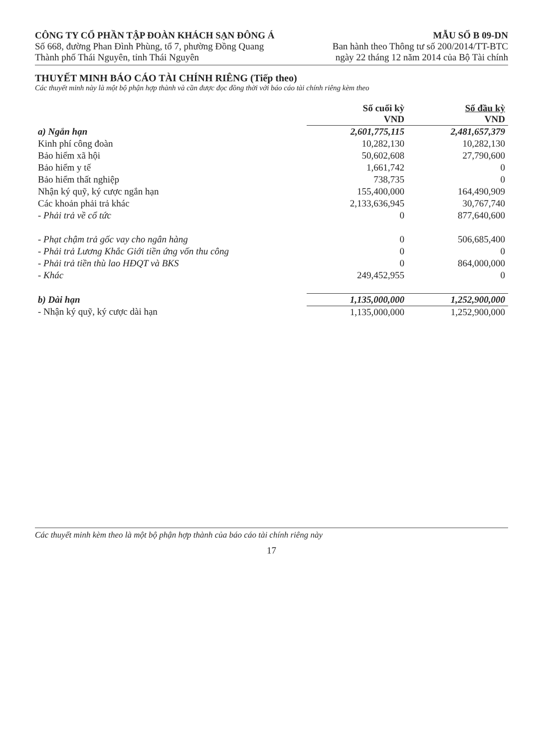CÔNG TY CỔ PHẦN TẬP ĐOÀN KHÁCH SẠN ĐÔNG Á
Số 668, đường Phan Đình Phùng, tổ 7, phường Đồng Quang
Thành phố Thái Nguyên, tỉnh Thái Nguyên
MẪU SỐ B 09-DN
Ban hành theo Thông tư số 200/2014/TT-BTC
ngày 22 tháng 12 năm 2014 của Bộ Tài chính
THUYẾT MINH BÁO CÁO TÀI CHÍNH RIÊNG (Tiếp theo)
Các thuyết minh này là một bộ phận hợp thành và cần được đọc đồng thời với báo cáo tài chính riêng kèm theo
| | Số cuối kỳ VND | Số đầu kỳ VND |
| --- | --- | --- |
| a) Ngắn hạn | 2,601,775,115 | 2,481,657,379 |
| Kinh phí công đoàn | 10,282,130 | 10,282,130 |
| Bảo hiểm xã hội | 50,602,608 | 27,790,600 |
| Bảo hiểm y tế | 1,661,742 | 0 |
| Bảo hiểm thất nghiệp | 738,735 | 0 |
| Nhận ký quỹ, ký cược ngắn hạn | 155,400,000 | 164,490,909 |
| Các khoản phải trả khác | 2,133,636,945 | 30,767,740 |
| - Phải trả về cổ tức | 0 | 877,640,600 |
| - Phạt chậm trả gốc vay cho ngân hàng | 0 | 506,685,400 |
| - Phải trả Lương Khắc Giới tiền ứng vốn thu công | 0 | 0 |
| - Phải trả tiền thù lao HĐQT và BKS | 0 | 864,000,000 |
| - Khác | 249,452,955 | 0 |
| b) Dài hạn | 1,135,000,000 | 1,252,900,000 |
| - Nhận ký quỹ, ký cược dài hạn | 1,135,000,000 | 1,252,900,000 |
Các thuyết minh kèm theo là một bộ phận hợp thành của báo cáo tài chính riêng này
17